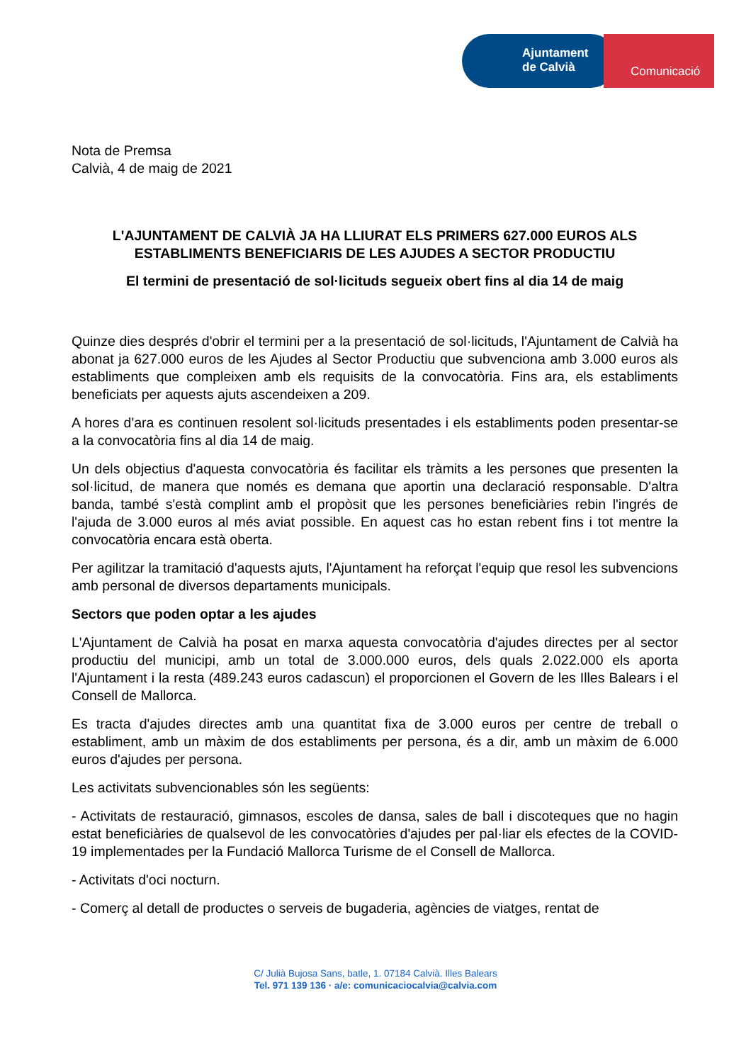Ajuntament
de Calvià
Comunicació
Nota de Premsa
Calvià, 4 de maig de 2021
L'AJUNTAMENT DE CALVIÀ JA HA LLIURAT ELS PRIMERS 627.000 EUROS ALS ESTABLIMENTS BENEFICIARIS DE LES AJUDES A SECTOR PRODUCTIU
El termini de presentació de sol·licituds segueix obert fins al dia 14 de maig
Quinze dies després d'obrir el termini per a la presentació de sol·licituds, l'Ajuntament de Calvià ha abonat ja 627.000 euros de les Ajudes al Sector Productiu que subvenciona amb 3.000 euros als establiments que compleixen amb els requisits de la convocatòria. Fins ara, els establiments beneficiats per aquests ajuts ascendeixen a 209.
A hores d'ara es continuen resolent sol·licituds presentades i els establiments poden presentar-se a la convocatòria fins al dia 14 de maig.
Un dels objectius d'aquesta convocatòria és facilitar els tràmits a les persones que presenten la sol·licitud, de manera que només es demana que aportin una declaració responsable. D'altra banda, també s'està complint amb el propòsit que les persones beneficiàries rebin l'ingrés de l'ajuda de 3.000 euros al més aviat possible. En aquest cas ho estan rebent fins i tot mentre la convocatòria encara està oberta.
Per agilitzar la tramitació d'aquests ajuts, l'Ajuntament ha reforçat l'equip que resol les subvencions amb personal de diversos departaments municipals.
Sectors que poden optar a les ajudes
L'Ajuntament de Calvià ha posat en marxa aquesta convocatòria d'ajudes directes per al sector productiu del municipi, amb un total de 3.000.000 euros, dels quals 2.022.000 els aporta l'Ajuntament i la resta (489.243 euros cadascun) el proporcionen el Govern de les Illes Balears i el Consell de Mallorca.
Es tracta d'ajudes directes amb una quantitat fixa de 3.000 euros per centre de treball o establiment, amb un màxim de dos establiments per persona, és a dir, amb un màxim de 6.000 euros d'ajudes per persona.
Les activitats subvencionables són les següents:
- Activitats de restauració, gimnasos, escoles de dansa, sales de ball i discoteques que no hagin estat beneficiàries de qualsevol de les convocatòries d'ajudes per pal·liar els efectes de la COVID-19 implementades per la Fundació Mallorca Turisme de el Consell de Mallorca.
- Activitats d'oci nocturn.
- Comerç al detall de productes o serveis de bugaderia, agències de viatges, rentat de
C/ Julià Bujosa Sans, batle, 1. 07184 Calvià. Illes Balears
Tel. 971 139 136 · a/e: comunicaciocalvia@calvia.com